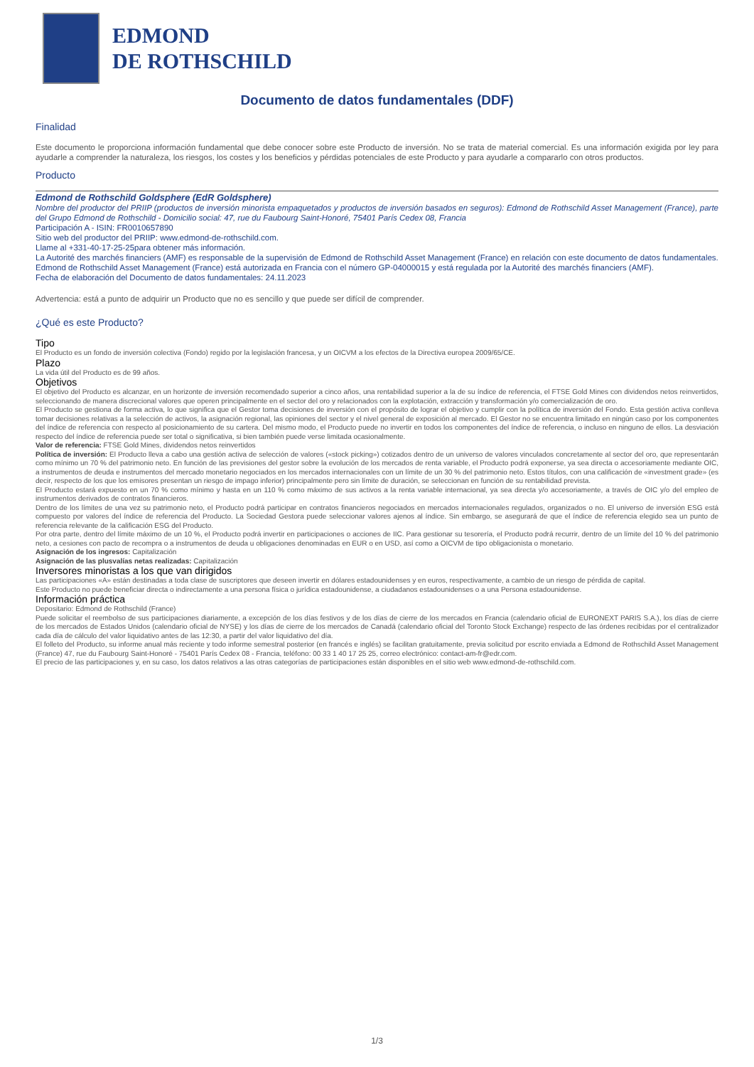EDMOND
DE ROTHSCHILD
Documento de datos fundamentales (DDF)
Finalidad
Este documento le proporciona información fundamental que debe conocer sobre este Producto de inversión. No se trata de material comercial. Es una información exigida por ley para ayudarle a comprender la naturaleza, los riesgos, los costes y los beneficios y pérdidas potenciales de este Producto y para ayudarle a compararlo con otros productos.
Producto
Edmond de Rothschild Goldsphere (EdR Goldsphere)
Nombre del productor del PRIIP (productos de inversión minorista empaquetados y productos de inversión basados en seguros): Edmond de Rothschild Asset Management (France), parte del Grupo Edmond de Rothschild - Domicilio social: 47, rue du Faubourg Saint-Honoré, 75401 París Cedex 08, Francia
Participación A - ISIN: FR0010657890
Sitio web del productor del PRIIP: www.edmond-de-rothschild.com.
Llame al +331-40-17-25-25para obtener más información.
La Autorité des marchés financiers (AMF) es responsable de la supervisión de Edmond de Rothschild Asset Management (France) en relación con este documento de datos fundamentales.
Edmond de Rothschild Asset Management (France) está autorizada en Francia con el número GP-04000015 y está regulada por la Autorité des marchés financiers (AMF).
Fecha de elaboración del Documento de datos fundamentales: 24.11.2023
Advertencia: está a punto de adquirir un Producto que no es sencillo y que puede ser difícil de comprender.
¿Qué es este Producto?
Tipo
El Producto es un fondo de inversión colectiva (Fondo) regido por la legislación francesa, y un OICVM a los efectos de la Directiva europea 2009/65/CE.
Plazo
La vida útil del Producto es de 99 años.
Objetivos
El objetivo del Producto es alcanzar, en un horizonte de inversión recomendado superior a cinco años, una rentabilidad superior a la de su índice de referencia, el FTSE Gold Mines con dividendos netos reinvertidos, seleccionando de manera discrecional valores que operen principalmente en el sector del oro y relacionados con la explotación, extracción y transformación y/o comercialización de oro.
El Producto se gestiona de forma activa, lo que significa que el Gestor toma decisiones de inversión con el propósito de lograr el objetivo y cumplir con la política de inversión del Fondo. Esta gestión activa conlleva tomar decisiones relativas a la selección de activos, la asignación regional, las opiniones del sector y el nivel general de exposición al mercado. El Gestor no se encuentra limitado en ningún caso por los componentes del índice de referencia con respecto al posicionamiento de su cartera. Del mismo modo, el Producto puede no invertir en todos los componentes del índice de referencia, o incluso en ninguno de ellos. La desviación respecto del índice de referencia puede ser total o significativa, si bien también puede verse limitada ocasionalmente.
Valor de referencia: FTSE Gold Mines, dividendos netos reinvertidos
Política de inversión: El Producto lleva a cabo una gestión activa de selección de valores («stock picking») cotizados dentro de un universo de valores vinculados concretamente al sector del oro, que representarán como mínimo un 70 % del patrimonio neto. En función de las previsiones del gestor sobre la evolución de los mercados de renta variable, el Producto podrá exponerse, ya sea directa o accesoriamente mediante OIC, a instrumentos de deuda e instrumentos del mercado monetario negociados en los mercados internacionales con un límite de un 30 % del patrimonio neto. Estos títulos, con una calificación de «investment grade» (es decir, respecto de los que los emisores presentan un riesgo de impago inferior) principalmente pero sin límite de duración, se seleccionan en función de su rentabilidad prevista.
El Producto estará expuesto en un 70 % como mínimo y hasta en un 110 % como máximo de sus activos a la renta variable internacional, ya sea directa y/o accesoriamente, a través de OIC y/o del empleo de instrumentos derivados de contratos financieros.
Dentro de los límites de una vez su patrimonio neto, el Producto podrá participar en contratos financieros negociados en mercados internacionales regulados, organizados o no. El universo de inversión ESG está compuesto por valores del índice de referencia del Producto. La Sociedad Gestora puede seleccionar valores ajenos al índice. Sin embargo, se asegurará de que el índice de referencia elegido sea un punto de referencia relevante de la calificación ESG del Producto.
Por otra parte, dentro del límite máximo de un 10 %, el Producto podrá invertir en participaciones o acciones de IIC. Para gestionar su tesorería, el Producto podrá recurrir, dentro de un límite del 10 % del patrimonio neto, a cesiones con pacto de recompra o a instrumentos de deuda u obligaciones denominadas en EUR o en USD, así como a OICVM de tipo obligacionista o monetario.
Asignación de los ingresos: Capitalización
Asignación de las plusvalías netas realizadas: Capitalización
Inversores minoristas a los que van dirigidos
Las participaciones «A» están destinadas a toda clase de suscriptores que deseen invertir en dólares estadounidenses y en euros, respectivamente, a cambio de un riesgo de pérdida de capital.
Este Producto no puede beneficiar directa o indirectamente a una persona física o jurídica estadounidense, a ciudadanos estadounidenses o a una Persona estadounidense.
Información práctica
Depositario: Edmond de Rothschild (France)
Puede solicitar el reembolso de sus participaciones diariamente, a excepción de los días festivos y de los días de cierre de los mercados en Francia (calendario oficial de EURONEXT PARIS S.A.), los días de cierre de los mercados de Estados Unidos (calendario oficial de NYSE) y los días de cierre de los mercados de Canadá (calendario oficial del Toronto Stock Exchange) respecto de las órdenes recibidas por el centralizador cada día de cálculo del valor liquidativo antes de las 12:30, a partir del valor liquidativo del día.
El folleto del Producto, su informe anual más reciente y todo informe semestral posterior (en francés e inglés) se facilitan gratuitamente, previa solicitud por escrito enviada a Edmond de Rothschild Asset Management (France) 47, rue du Faubourg Saint-Honoré - 75401 París Cedex 08 - Francia, teléfono: 00 33 1 40 17 25 25, correo electrónico: contact-am-fr@edr.com.
El precio de las participaciones y, en su caso, los datos relativos a las otras categorías de participaciones están disponibles en el sitio web www.edmond-de-rothschild.com.
1/3